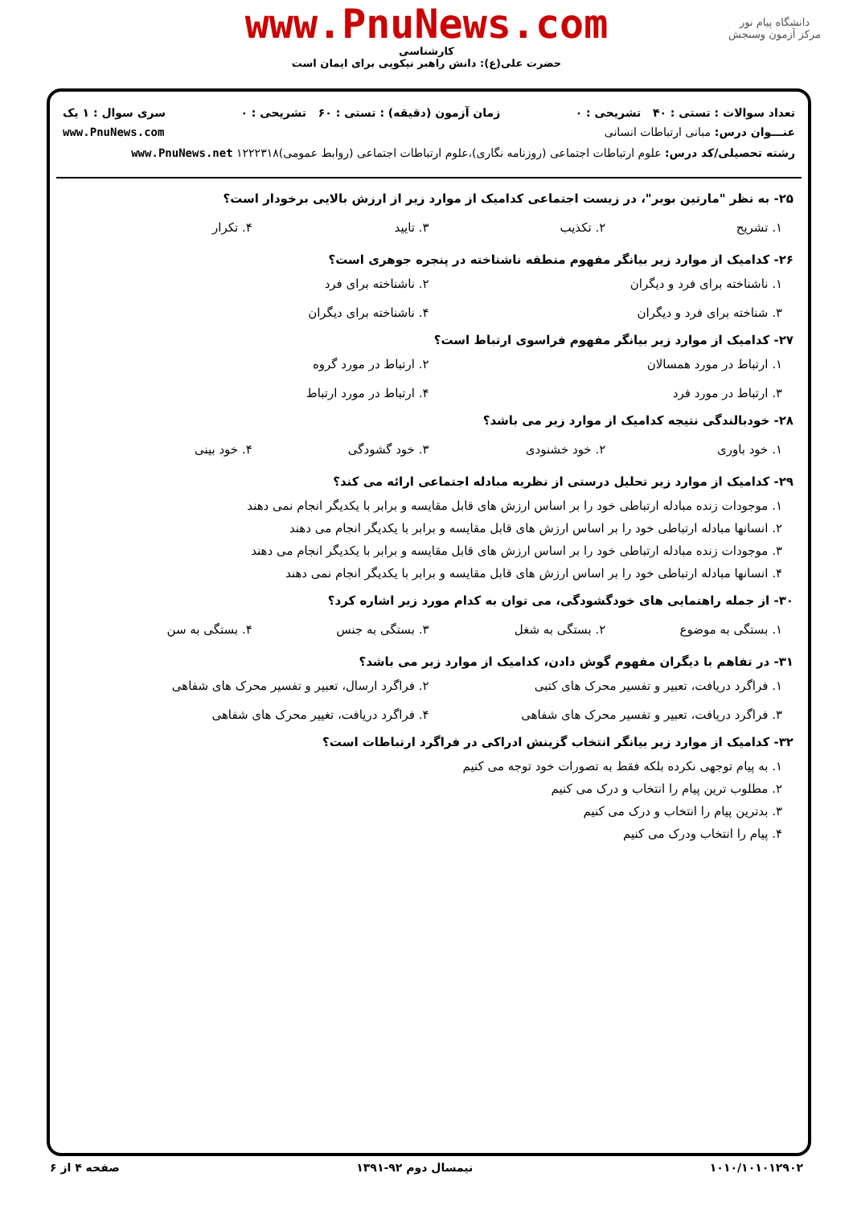دانشگاه پیام نور
مرکز آزمون وسنجش
www.PnuNews.com
کارشناسی
حضرت علی(ع): دانش راهبر نیکویی برای ایمان است
تعداد سوالات : تستی : ۴۰ تشریحی : ۰ زمان آزمون (دقیقه) : تستی : ۶۰ تشریحی : ۰ سری سوال : ۱ یک
عنـــوان درس: مبانی ارتباطات انسانی www.PnuNews.com
رشته تحصیلی/کد درس: علوم ارتباطات اجتماعی (روزنامه نگاری)،علوم ارتباطات اجتماعی (روابط عمومی)۱۲۲۲۳۱۸ www.PnuNews.net
۲۵- به نظر "مارتین بوبر"، در زیست اجتماعی کدامیک از موارد زیر از ارزش بالایی برخودار است؟
۱. تشریح ۲. تکذیب ۳. تایید ۴. تکرار
۲۶- کدامیک از موارد زیر بیانگر مفهوم منطقه ناشناخته در پنجره جوهری است؟
۱. ناشناخته برای فرد و دیگران ۲. ناشناخته برای فرد ۳. شناخته برای فرد و دیگران ۴. ناشناخته برای دیگران
۲۷- کدامیک از موارد زیر بیانگر مفهوم فراسوی ارتباط است؟
۱. ارتباط در مورد همسالان ۲. ارتباط در مورد گروه ۳. ارتباط در مورد فرد ۴. ارتباط در مورد ارتباط
۲۸- خودبالندگی نتیجه کدامیک از موارد زیر می باشد؟
۱. خود باوری ۲. خود خشنودی ۳. خود گشودگی ۴. خود بینی
۲۹- کدامیک از موارد زیر تحلیل درستی از نظریه مبادله اجتماعی ارائه می کند؟
۱. موجودات زنده مبادله ارتباطی خود را بر اساس ارزش های قابل مقایسه و برابر با یکدیگر انجام نمی دهند
۲. انسانها مبادله ارتباطی خود را بر اساس ارزش های قابل مقایسه و برابر با یکدیگر انجام می دهند
۳. موجودات زنده مبادله ارتباطی خود را بر اساس ارزش های قابل مقایسه و برابر با یکدیگر انجام می دهند
۴. انسانها مبادله ارتباطی خود را بر اساس ارزش های قابل مقایسه و برابر با یکدیگر انجام نمی دهند
۳۰- از جمله راهنمایی های خودگشودگی، می توان به کدام مورد زیر اشاره کرد؟
۱. بستگی به موضوع ۲. بستگی به شغل ۳. بستگی به جنس ۴. بستگی به سن
۳۱- در تفاهم با دیگران مفهوم گوش دادن، کدامیک از موارد زیر می باشد؟
۱. فراگرد دریافت، تعبیر و تفسیر محرک های کتبی ۲. فراگرد ارسال، تعبیر و تفسیر محرک های شفاهی ۳. فراگرد دریافت، تعبیر و تفسیر محرک های شفاهی ۴. فراگرد دریافت، تغییر محرک های شفاهی
۳۲- کدامیک از موارد زیر بیانگر انتخاب گزینش ادراکی در فراگرد ارتباطات است؟
۱. به پیام توجهی نکرده بلکه فقط به تصورات خود توجه می کنیم
۲. مطلوب ترین پیام را انتخاب و درک می کنیم
۳. بدترین پیام را انتخاب و درک می کنیم
۴. پیام را انتخاب ودرک می کنیم
۱۰۱۰/۱۰۱۰۱۲۹۰۲ نیمسال دوم ۹۲-۱۳۹۱ صفحه ۴ از ۶